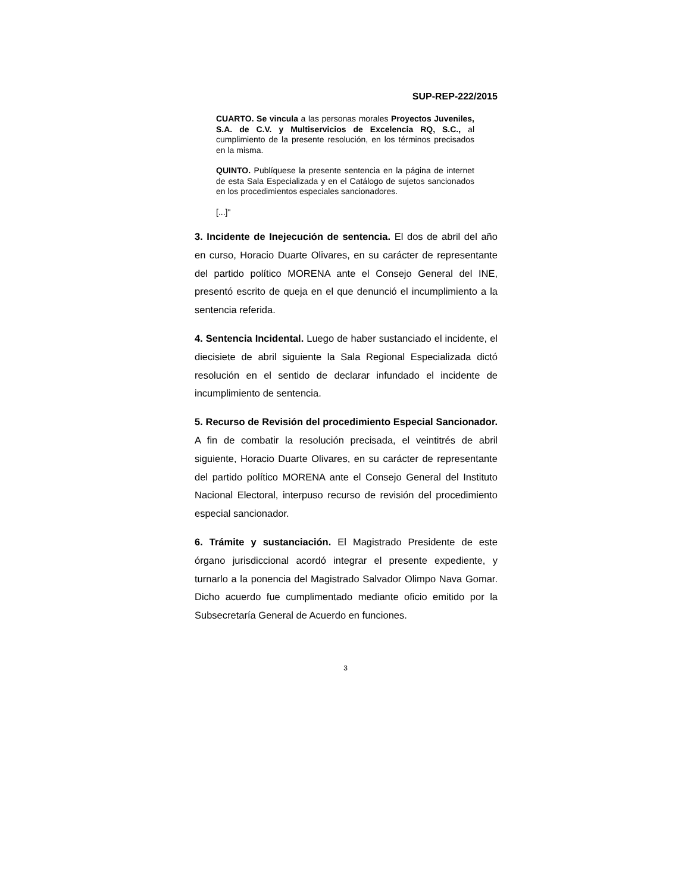SUP-REP-222/2015
CUARTO. Se vincula a las personas morales Proyectos Juveniles, S.A. de C.V. y Multiservicios de Excelencia RQ, S.C., al cumplimiento de la presente resolución, en los términos precisados en la misma.
QUINTO. Publíquese la presente sentencia en la página de internet de esta Sala Especializada y en el Catálogo de sujetos sancionados en los procedimientos especiales sancionadores.
[...]"
3. Incidente de Inejecución de sentencia. El dos de abril del año en curso, Horacio Duarte Olivares, en su carácter de representante del partido político MORENA ante el Consejo General del INE, presentó escrito de queja en el que denunció el incumplimiento a la sentencia referida.
4. Sentencia Incidental. Luego de haber sustanciado el incidente, el diecisiete de abril siguiente la Sala Regional Especializada dictó resolución en el sentido de declarar infundado el incidente de incumplimiento de sentencia.
5. Recurso de Revisión del procedimiento Especial Sancionador. A fin de combatir la resolución precisada, el veintitrés de abril siguiente, Horacio Duarte Olivares, en su carácter de representante del partido político MORENA ante el Consejo General del Instituto Nacional Electoral, interpuso recurso de revisión del procedimiento especial sancionador.
6. Trámite y sustanciación. El Magistrado Presidente de este órgano jurisdiccional acordó integrar el presente expediente, y turnarlo a la ponencia del Magistrado Salvador Olimpo Nava Gomar. Dicho acuerdo fue cumplimentado mediante oficio emitido por la Subsecretaría General de Acuerdo en funciones.
3